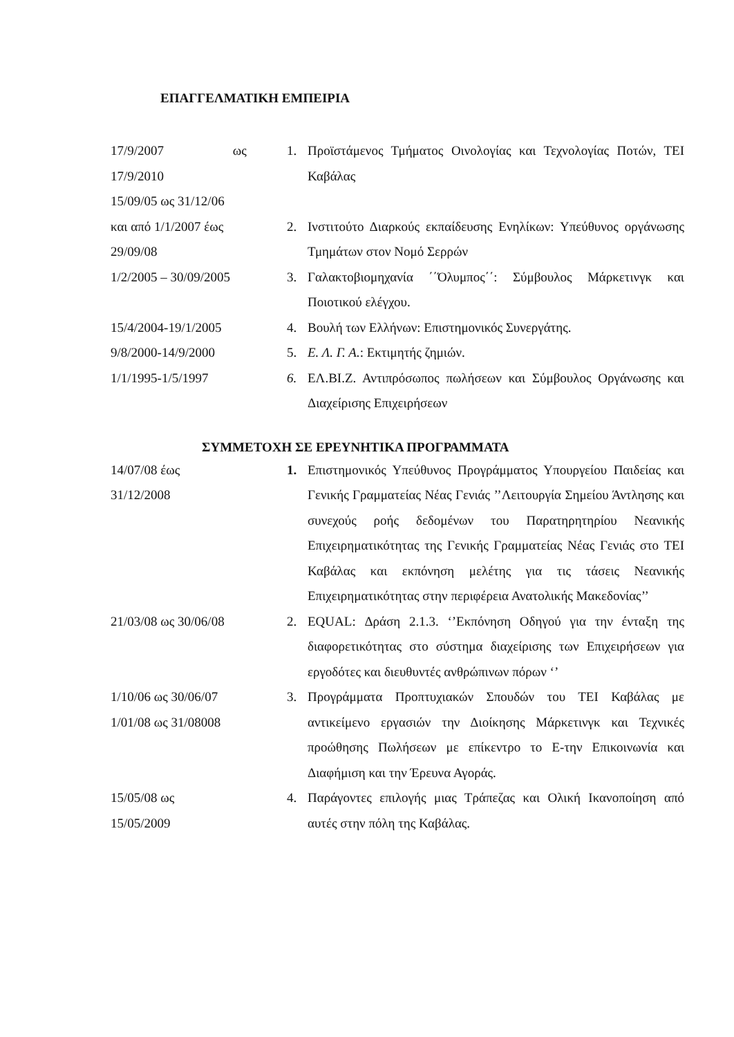ΕΠΑΓΓΕΛΜΑΤΙΚΗ ΕΜΠΕΙΡΙΑ
17/9/2007 ως
17/9/2010
15/09/05 ως 31/12/06
1. Προϊστάμενος Τμήματος Οινολογίας και Τεχνολογίας Ποτών, ΤΕΙ Καβάλας
και από 1/1/2007 έως
29/09/08
2. Ινστιτούτο Διαρκούς εκπαίδευσης Ενηλίκων: Υπεύθυνος οργάνωσης Τμημάτων στον Νομό Σερρών
1/2/2005 – 30/09/2005 3. Γαλακτοβιομηχανία ΄΄Όλυμπος΄΄: Σύμβουλος Μάρκετινγκ και Ποιοτικού ελέγχου.
15/4/2004-19/1/2005 4. Βουλή των Ελλήνων: Επιστημονικός Συνεργάτης.
9/8/2000-14/9/2000 5. Ε. Λ. Γ. Α.: Εκτιμητής ζημιών.
1/1/1995-1/5/1997 6. ΕΛ.ΒΙ.Ζ. Αντιπρόσωπος πωλήσεων και Σύμβουλος Οργάνωσης και Διαχείρισης Επιχειρήσεων
ΣΥΜΜΕΤΟΧΗ ΣΕ ΕΡΕΥΝΗΤΙΚΑ ΠΡΟΓΡΑΜΜΑΤΑ
14/07/08 έως
31/12/2008
1. Επιστημονικός Υπεύθυνος Προγράμματος Υπουργείου Παιδείας και Γενικής Γραμματείας Νέας Γενιάς ’’Λειτουργία Σημείου Άντλησης και συνεχούς ροής δεδομένων του Παρατηρητηρίου Νεανικής Επιχειρηματικότητας της Γενικής Γραμματείας Νέας Γενιάς στο ΤΕΙ Καβάλας και εκπόνηση μελέτης για τις τάσεις Νεανικής Επιχειρηματικότητας στην περιφέρεια Ανατολικής Μακεδονίας’’
21/03/08 ως 30/06/08 2. EQUAL: Δράση 2.1.3. ‘’Εκπόνηση Οδηγού για την ένταξη της διαφορετικότητας στο σύστημα διαχείρισης των Επιχειρήσεων για εργοδότες και διευθυντές ανθρώπινων πόρων ‘’
1/10/06 ως 30/06/07
1/01/08 ως 31/08008
3. Προγράμματα Προπτυχιακών Σπουδών του ΤΕΙ Καβάλας με αντικείμενο εργασιών την Διοίκησης Μάρκετινγκ και Τεχνικές προώθησης Πωλήσεων με επίκεντρο το Ε-την Επικοινωνία και Διαφήμιση και την Έρευνα Αγοράς.
15/05/08 ως
15/05/2009
4. Παράγοντες επιλογής μιας Τράπεζας και Ολική Ικανοποίηση από αυτές στην πόλη της Καβάλας.